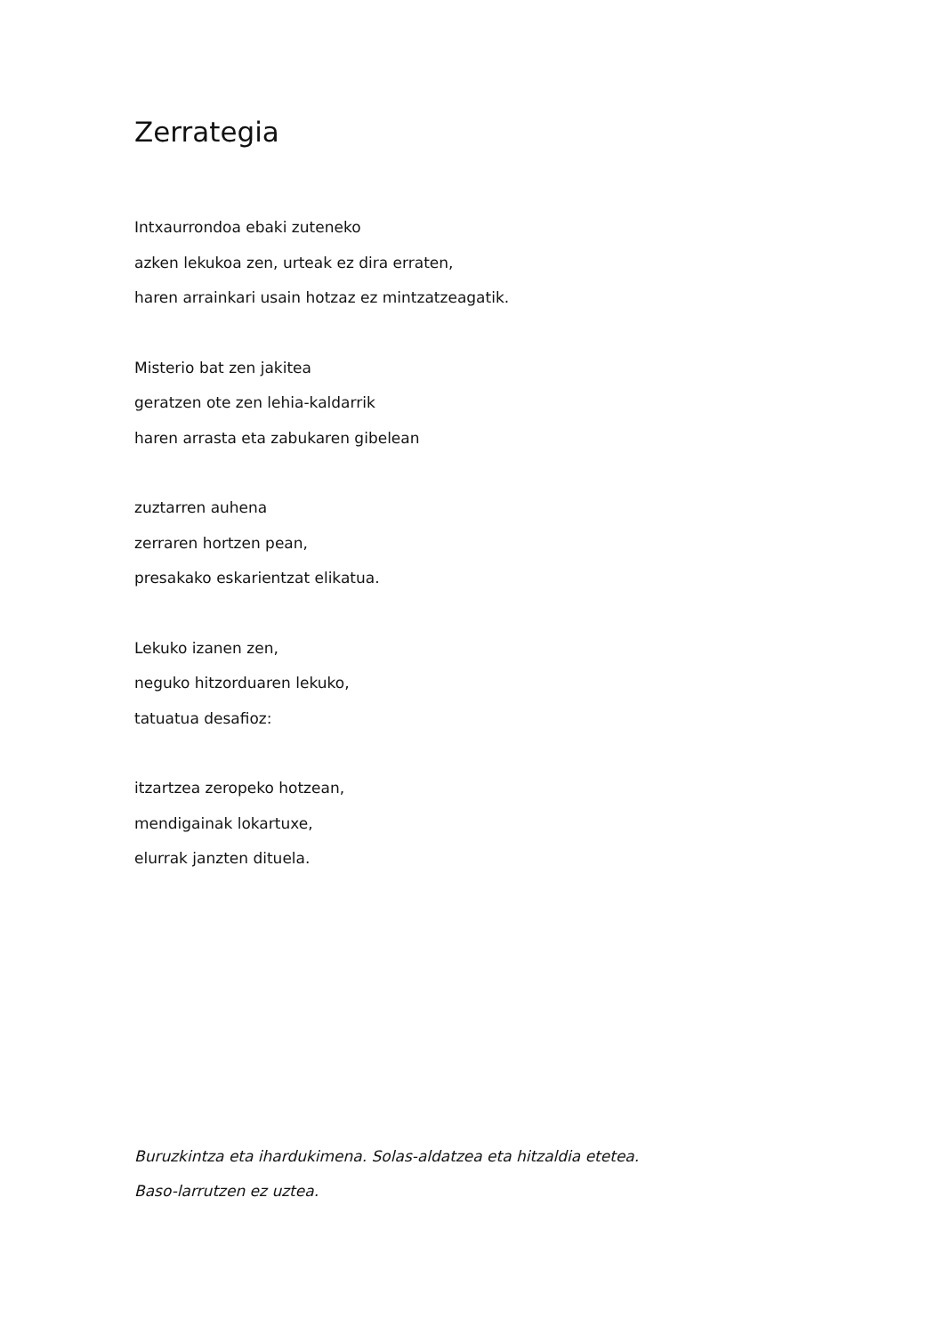Zerrategia
Intxaurrondoa ebaki zuteneko
azken lekukoa zen, urteak ez dira erraten,
haren arrainkari usain hotzaz ez mintzatzeagatik.
Misterio bat zen jakitea
geratzen ote zen lehia-kaldarrik
haren arrasta eta zabukaren gibelean
zuztarren auhena
zerraren hortzen pean,
presakako eskarientzat elikatua.
Lekuko izanen zen,
neguko hitzorduaren lekuko,
tatuatua desafioz:
itzartzea zeropeko hotzean,
mendigainak lokartuxe,
elurrak janzten dituela.
Buruzkintza eta ihardukimena. Solas-aldatzea eta hitzaldia etetea.
Baso-larrutzen ez uztea.